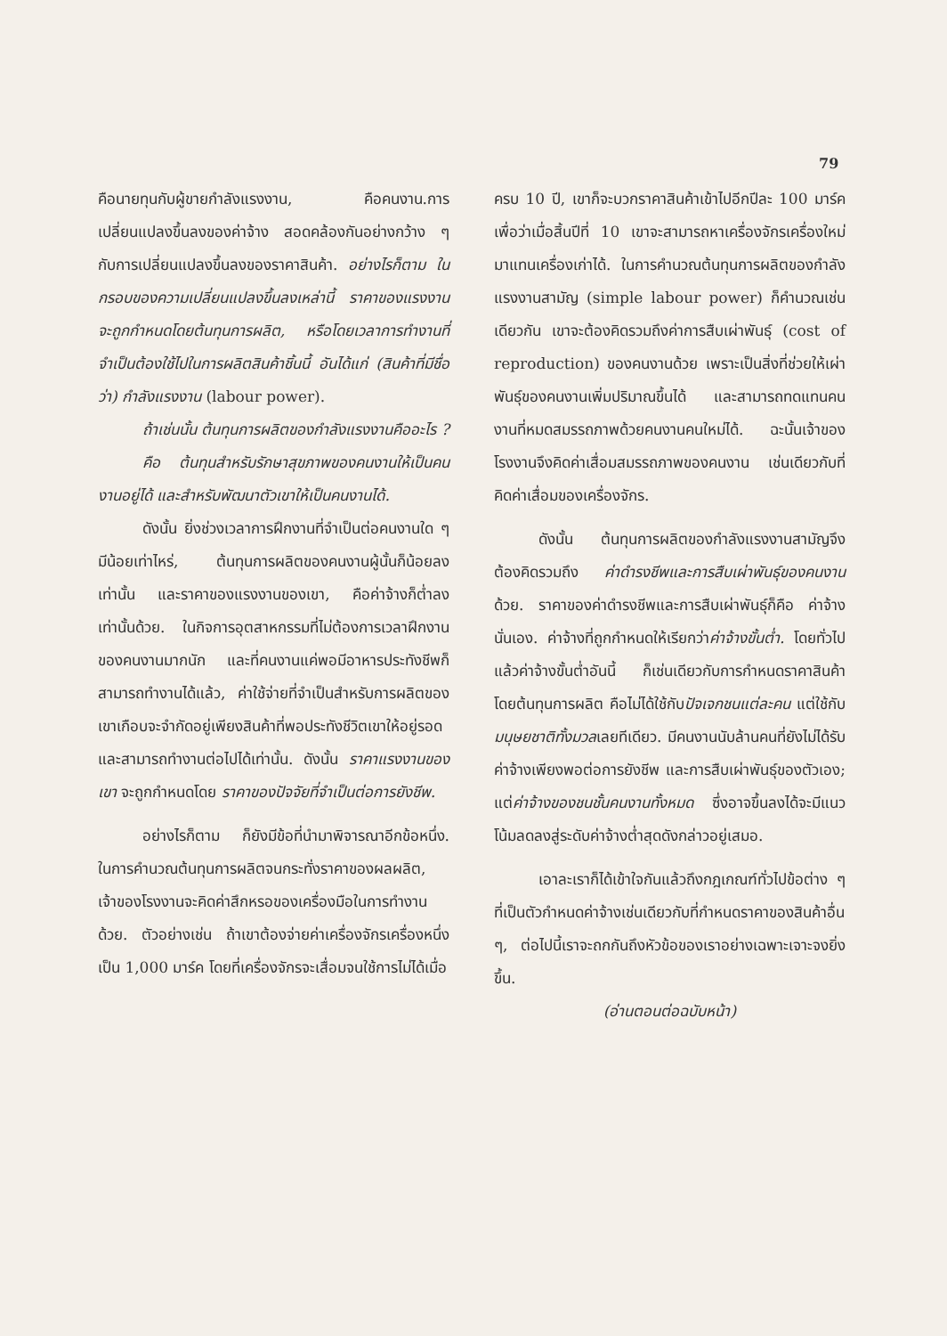79
คือนายทุนกับผู้ขายกำลังแรงงาน, คือคนงาน.การเปลี่ยนแปลงขึ้นลงของค่าจ้าง สอดคล้องกันอย่างกว้าง ๆ กับการเปลี่ยนแปลงขึ้นลงของราคาสินค้า. อย่างไรก็ตาม ในกรอบของความเปลี่ยนแปลงขึ้นลงเหล่านี้ ราคาของแรงงานจะถูกกำหนดโดยต้นทุนการผลิต, หรือโดยเวลาการทำงานที่จำเป็นต้องใช้ไปในการผลิตสินค้าชิ้นนี้ อันได้แก่ (สินค้าที่มีชื่อว่า) กำลังแรงงาน (labour power).
ถ้าเช่นนั้น ต้นทุนการผลิตของกำลังแรงงานคืออะไร ?
คือ ต้นทุนสำหรับรักษาสุขภาพของคนงานให้เป็นคนงานอยู่ได้ และสำหรับพัฒนาตัวเขาให้เป็นคนงานได้.
ดังนั้น ยิ่งช่วงเวลาการฝึกงานที่จำเป็นต่อคนงานใด ๆ มีน้อยเท่าไหร่, ต้นทุนการผลิตของคนงานผู้นั้นก็น้อยลงเท่านั้น และราคาของแรงงานของเขา, คือค่าจ้างก็ต่ำลงเท่านั้นด้วย. ในกิจการอุตสาหกรรมที่ไม่ต้องการเวลาฝึกงานของคนงานมากนัก และที่คนงานแค่พอมีอาหารประทังชีพก็สามารถทำงานได้แล้ว, ค่าใช้จ่ายที่จำเป็นสำหรับการผลิตของเขาเกือบจะจำกัดอยู่เพียงสินค้าที่พอประทังชีวิตเขาให้อยู่รอดและสามารถทำงานต่อไปได้เท่านั้น. ดังนั้น ราคาแรงงานของเขา จะถูกกำหนดโดย ราคาของปัจจัยที่จำเป็นต่อการยังชีพ.
อย่างไรก็ตาม ก็ยังมีข้อที่นำมาพิจารณาอีกข้อหนึ่ง. ในการคำนวณต้นทุนการผลิตจนกระทั่งราคาของผลผลิต, เจ้าของโรงงานจะคิดค่าสึกหรอของเครื่องมือในการทำงานด้วย. ตัวอย่างเช่น ถ้าเขาต้องจ่ายค่าเครื่องจักรเครื่องหนึ่งเป็น 1,000 มาร์ค โดยที่เครื่องจักรจะเสื่อมจนใช้การไม่ได้เมื่อ
ครบ 10 ปี, เขาก็จะบวกราคาสินค้าเข้าไปอีกปีละ 100 มาร์ค เพื่อว่าเมื่อสิ้นปีที่ 10 เขาจะสามารถหาเครื่องจักรเครื่องใหม่มาแทนเครื่องเก่าได้. ในการคำนวณต้นทุนการผลิตของกำลังแรงงานสามัญ (simple labour power) ก็คำนวณเช่นเดียวกัน เขาจะต้องคิดรวมถึงค่าการสืบเผ่าพันธุ์ (cost of reproduction) ของคนงานด้วย เพราะเป็นสิ่งที่ช่วยให้เผ่าพันธุ์ของคนงานเพิ่มปริมาณขึ้นได้ และสามารถทดแทนคนงานที่หมดสมรรถภาพด้วยคนงานคนใหม่ได้. ฉะนั้นเจ้าของโรงงานจึงคิดค่าเสื่อมสมรรถภาพของคนงาน เช่นเดียวกับที่คิดค่าเสื่อมของเครื่องจักร.
ดังนั้น ต้นทุนการผลิตของกำลังแรงงานสามัญจึงต้องคิดรวมถึง ค่าดำรงชีพและการสืบเผ่าพันธุ์ของคนงาน ด้วย. ราคาของค่าดำรงชีพและการสืบเผ่าพันธุ์ก็คือ ค่าจ้างนั่นเอง. ค่าจ้างที่ถูกกำหนดให้เรียกว่าค่าจ้างขั้นต่ำ. โดยทั่วไปแล้วค่าจ้างขั้นต่ำอันนี้ ก็เช่นเดียวกับการกำหนดราคาสินค้าโดยต้นทุนการผลิต คือไม่ได้ใช้กับปัจเจกชนแต่ละคน แต่ใช้กับมนุษยชาติทั้งมวลเลยทีเดียว. มีคนงานนับล้านคนที่ยังไม่ได้รับค่าจ้างเพียงพอต่อการยังชีพ และการสืบเผ่าพันธุ์ของตัวเอง; แต่ค่าจ้างของชนชั้นคนงานทั้งหมด ซึ่งอาจขึ้นลงได้จะมีแนวโน้มลดลงสู่ระดับค่าจ้างต่ำสุดดังกล่าวอยู่เสมอ.
เอาละเราก็ได้เข้าใจกันแล้วถึงกฎเกณฑ์ทั่วไปข้อต่าง ๆ ที่เป็นตัวกำหนดค่าจ้างเช่นเดียวกับที่กำหนดราคาของสินค้าอื่น ๆ, ต่อไปนี้เราจะถกกันถึงหัวข้อของเราอย่างเฉพาะเจาะจงยิ่งขึ้น.
(อ่านตอนต่อฉบับหน้า)